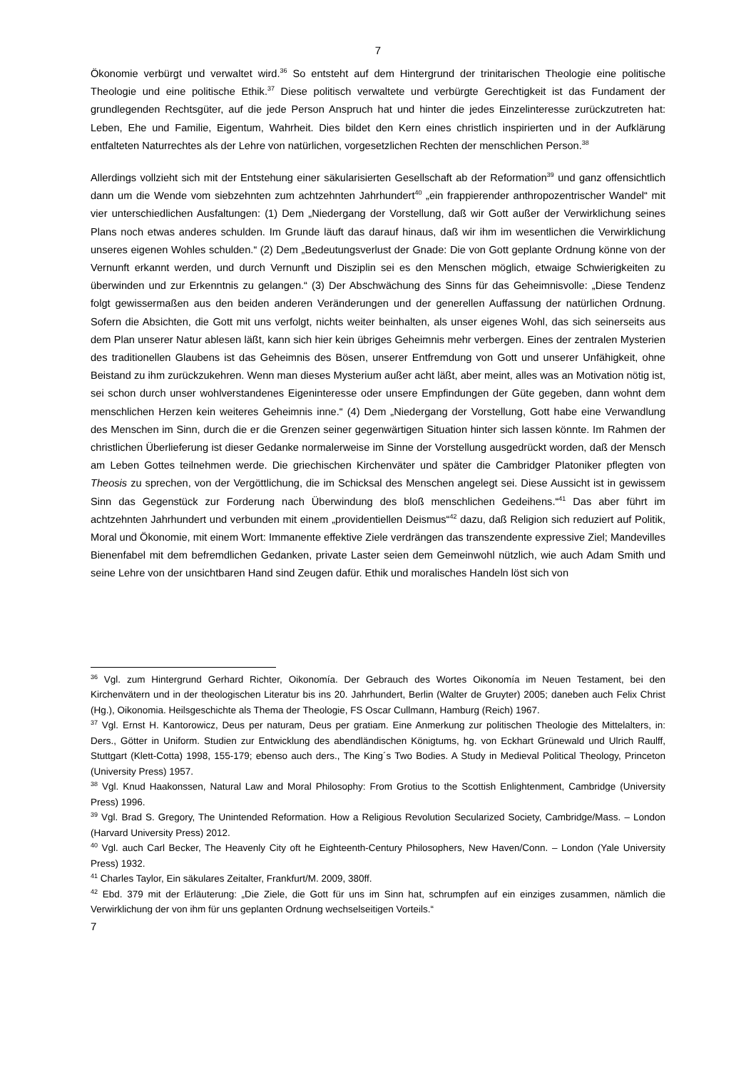7
Ökonomie verbürgt und verwaltet wird.<sup>36</sup> So entsteht auf dem Hintergrund der trinitarischen Theologie eine politische Theologie und eine politische Ethik.<sup>37</sup> Diese politisch verwaltete und verbürgte Gerechtigkeit ist das Fundament der grundlegenden Rechtsgüter, auf die jede Person Anspruch hat und hinter die jedes Einzelinteresse zurückzutreten hat: Leben, Ehe und Familie, Eigentum, Wahrheit. Dies bildet den Kern eines christlich inspirierten und in der Aufklärung entfalteten Naturrechtes als der Lehre von natürlichen, vorgesetzlichen Rechten der menschlichen Person.<sup>38</sup>
Allerdings vollzieht sich mit der Entstehung einer säkularisierten Gesellschaft ab der Reformation<sup>39</sup> und ganz offensichtlich dann um die Wende vom siebzehnten zum achtzehnten Jahrhundert<sup>40</sup> „ein frappierender anthropozentrischer Wandel“ mit vier unterschiedlichen Ausfaltungen: (1) Dem „Niedergang der Vorstellung, daß wir Gott außer der Verwirklichung seines Plans noch etwas anderes schulden. Im Grunde läuft das darauf hinaus, daß wir ihm im wesentlichen die Verwirklichung unseres eigenen Wohles schulden.“ (2) Dem „Bedeutungsverlust der Gnade: Die von Gott geplante Ordnung könne von der Vernunft erkannt werden, und durch Vernunft und Disziplin sei es den Menschen möglich, etwaige Schwierigkeiten zu überwinden und zur Erkenntnis zu gelangen.“ (3) Der Abschwächung des Sinns für das Geheimnisvolle: „Diese Tendenz folgt gewissermaßen aus den beiden anderen Veränderungen und der generellen Auffassung der natürlichen Ordnung. Sofern die Absichten, die Gott mit uns verfolgt, nichts weiter beinhalten, als unser eigenes Wohl, das sich seinerseits aus dem Plan unserer Natur ablesen läßt, kann sich hier kein übriges Geheimnis mehr verbergen. Eines der zentralen Mysterien des traditionellen Glaubens ist das Geheimnis des Bösen, unserer Entfremdung von Gott und unserer Unfähigkeit, ohne Beistand zu ihm zurückzukehren. Wenn man dieses Mysterium außer acht läßt, aber meint, alles was an Motivation nötig ist, sei schon durch unser wohlverstandenes Eigeninteresse oder unsere Empfindungen der Güte gegeben, dann wohnt dem menschlichen Herzen kein weiteres Geheimnis inne.“ (4) Dem „Niedergang der Vorstellung, Gott habe eine Verwandlung des Menschen im Sinn, durch die er die Grenzen seiner gegenwärtigen Situation hinter sich lassen könnte. Im Rahmen der christlichen Überlieferung ist dieser Gedanke normalerweise im Sinne der Vorstellung ausgedrückt worden, daß der Mensch am Leben Gottes teilnehmen werde. Die griechischen Kirchenväter und später die Cambridger Platoniker pflegten von Theosis zu sprechen, von der Vergöttlichung, die im Schicksal des Menschen angelegt sei. Diese Aussicht ist in gewissem Sinn das Gegenstück zur Forderung nach Überwindung des bloß menschlichen Gedeihens.“<sup>41</sup> Das aber führt im achtzehnten Jahrhundert und verbunden mit einem „providentiellen Deismus“<sup>42</sup> dazu, daß Religion sich reduziert auf Politik, Moral und Ökonomie, mit einem Wort: Immanente effektive Ziele verdrängen das transzendente expressive Ziel; Mandevilles Bienenfabel mit dem befremdlichen Gedanken, private Laster seien dem Gemeinwohl nützlich, wie auch Adam Smith und seine Lehre von der unsichtbaren Hand sind Zeugen dafür. Ethik und moralisches Handeln löst sich von
<sup>36</sup> Vgl. zum Hintergrund Gerhard Richter, Oikonomía. Der Gebrauch des Wortes Oikonomía im Neuen Testament, bei den Kirchenvätern und in der theologischen Literatur bis ins 20. Jahrhundert, Berlin (Walter de Gruyter) 2005; daneben auch Felix Christ (Hg.), Oikonomia. Heilsgeschichte als Thema der Theologie, FS Oscar Cullmann, Hamburg (Reich) 1967.
<sup>37</sup> Vgl. Ernst H. Kantorowicz, Deus per naturam, Deus per gratiam. Eine Anmerkung zur politischen Theologie des Mittelalters, in: Ders., Götter in Uniform. Studien zur Entwicklung des abendländischen Königtums, hg. von Eckhart Grünewald und Ulrich Raulff, Stuttgart (Klett-Cotta) 1998, 155-179; ebenso auch ders., The King´s Two Bodies. A Study in Medieval Political Theology, Princeton (University Press) 1957.
<sup>38</sup> Vgl. Knud Haakonssen, Natural Law and Moral Philosophy: From Grotius to the Scottish Enlightenment, Cambridge (University Press) 1996.
<sup>39</sup> Vgl. Brad S. Gregory, The Unintended Reformation. How a Religious Revolution Secularized Society, Cambridge/Mass. – London (Harvard University Press) 2012.
<sup>40</sup> Vgl. auch Carl Becker, The Heavenly City oft he Eighteenth-Century Philosophers, New Haven/Conn. – London (Yale University Press) 1932.
<sup>41</sup> Charles Taylor, Ein säkulares Zeitalter, Frankfurt/M. 2009, 380ff.
<sup>42</sup> Ebd. 379 mit der Erläuterung: „Die Ziele, die Gott für uns im Sinn hat, schrumpfen auf ein einziges zusammen, nämlich die Verwirklichung der von ihm für uns geplanten Ordnung wechselseitigen Vorteils.“
7